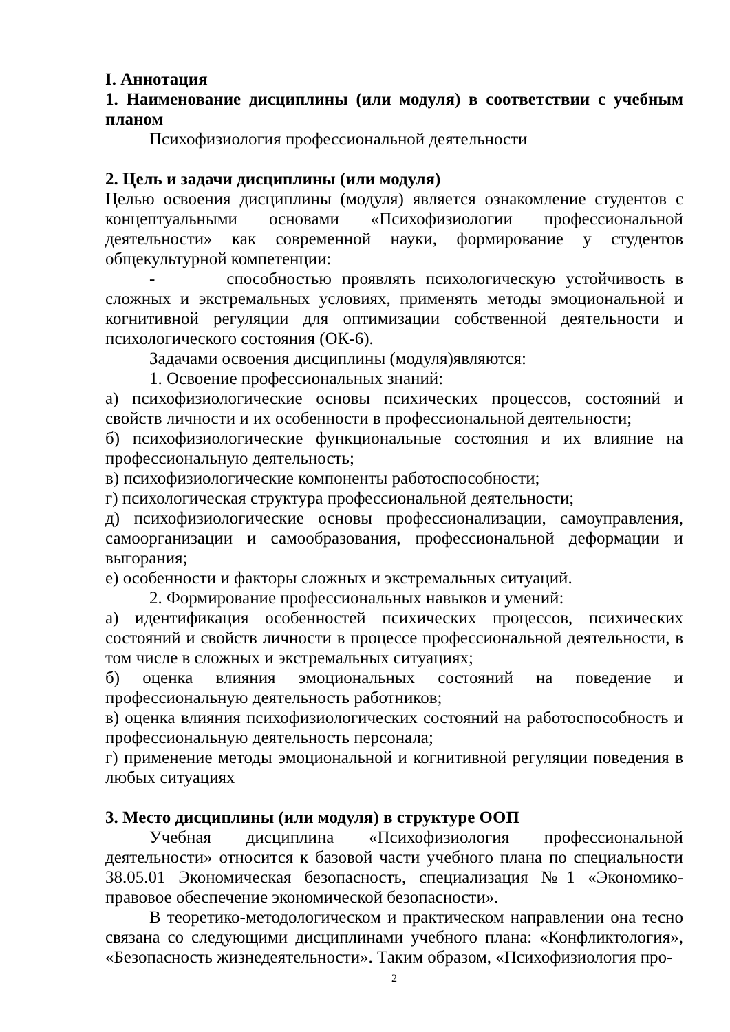I. Аннотация
1. Наименование дисциплины (или модуля) в соответствии с учебным планом
Психофизиология профессиональной деятельности
2. Цель и задачи дисциплины (или модуля)
Целью освоения дисциплины (модуля) является ознакомление студентов с концептуальными основами «Психофизиологии профессиональной деятельности» как современной науки, формирование у студентов общекультурной компетенции:
- способностью проявлять психологическую устойчивость в сложных и экстремальных условиях, применять методы эмоциональной и когнитивной регуляции для оптимизации собственной деятельности и психологического состояния (ОК-6).
Задачами освоения дисциплины (модуля)являются:
1. Освоение профессиональных знаний:
а) психофизиологические основы психических процессов, состояний и свойств личности и их особенности в профессиональной деятельности;
б) психофизиологические функциональные состояния и их влияние на профессиональную деятельность;
в) психофизиологические компоненты работоспособности;
г) психологическая структура профессиональной деятельности;
д) психофизиологические основы профессионализации, самоуправления, самоорганизации и самообразования, профессиональной деформации и выгорания;
е) особенности и факторы сложных и экстремальных ситуаций.
2. Формирование профессиональных навыков и умений:
а) идентификация особенностей психических процессов, психических состояний и свойств личности в процессе профессиональной деятельности, в том числе в сложных и экстремальных ситуациях;
б) оценка влияния эмоциональных состояний на поведение и профессиональную деятельность работников;
в) оценка влияния психофизиологических состояний на работоспособность и профессиональную деятельность персонала;
г) применение методы эмоциональной и когнитивной регуляции поведения в любых ситуациях
3. Место дисциплины (или модуля) в структуре ООП
Учебная дисциплина «Психофизиология профессиональной деятельности» относится к базовой части учебного плана по специальности 38.05.01 Экономическая безопасность, специализация №1 «Экономико-правовое обеспечение экономической безопасности».
В теоретико-методологическом и практическом направлении она тесно связана со следующими дисциплинами учебного плана: «Конфликтология», «Безопасность жизнедеятельности». Таким образом, «Психофизиология про-
2